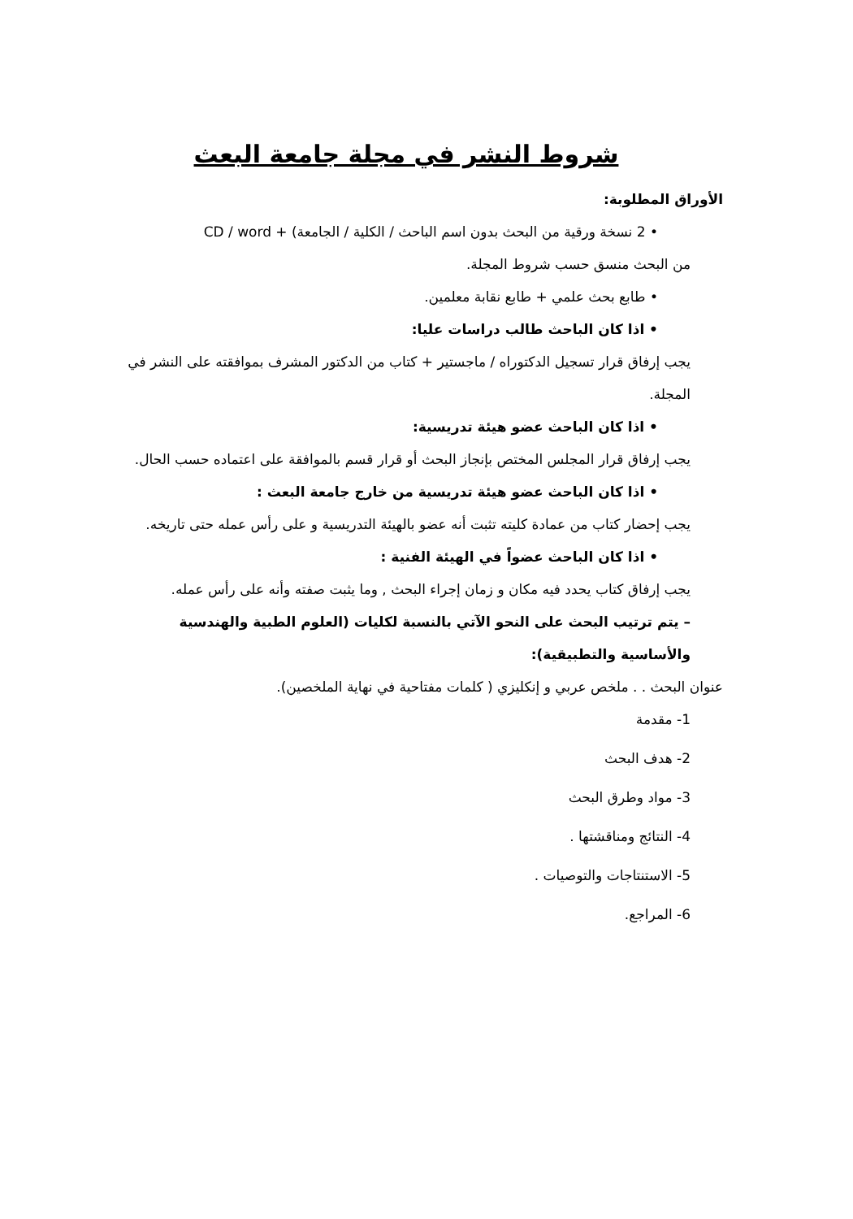شروط النشر في مجلة جامعة البعث
الأوراق المطلوبة:
• 2 نسخة ورقية من البحث بدون اسم الباحث / الكلية / الجامعة) + CD / word
من البحث منسق حسب شروط المجلة.
• طابع بحث علمي + طابع نقابة معلمين.
• اذا كان الباحث طالب دراسات عليا:
يجب إرفاق قرار تسجيل الدكتوراه / ماجستير + كتاب من الدكتور المشرف بموافقته على النشر في المجلة.
• اذا كان الباحث عضو هيئة تدريسية:
يجب إرفاق قرار المجلس المختص بإنجاز البحث أو قرار قسم بالموافقة على اعتماده حسب الحال.
• اذا كان الباحث عضو هيئة تدريسية من خارج جامعة البعث :
يجب إحضار كتاب من عمادة كليته تثبت أنه عضو بالهيئة التدريسية و على رأس عمله حتى تاريخه.
• اذا كان الباحث عضواً في الهيئة الفنية :
يجب إرفاق كتاب يحدد فيه مكان و زمان إجراء البحث , وما يثبت صفته وأنه على رأس عمله.
– يتم ترتيب البحث على النحو الآتي بالنسبة لكليات (العلوم الطبية والهندسية والأساسية والتطبيقية):
عنوان البحث . . ملخص عربي و إنكليزي ( كلمات مفتاحية في نهاية الملخصين).
1- مقدمة
2- هدف البحث
3- مواد وطرق البحث
4- النتائج ومناقشتها .
5- الاستنتاجات والتوصيات .
6- المراجع.